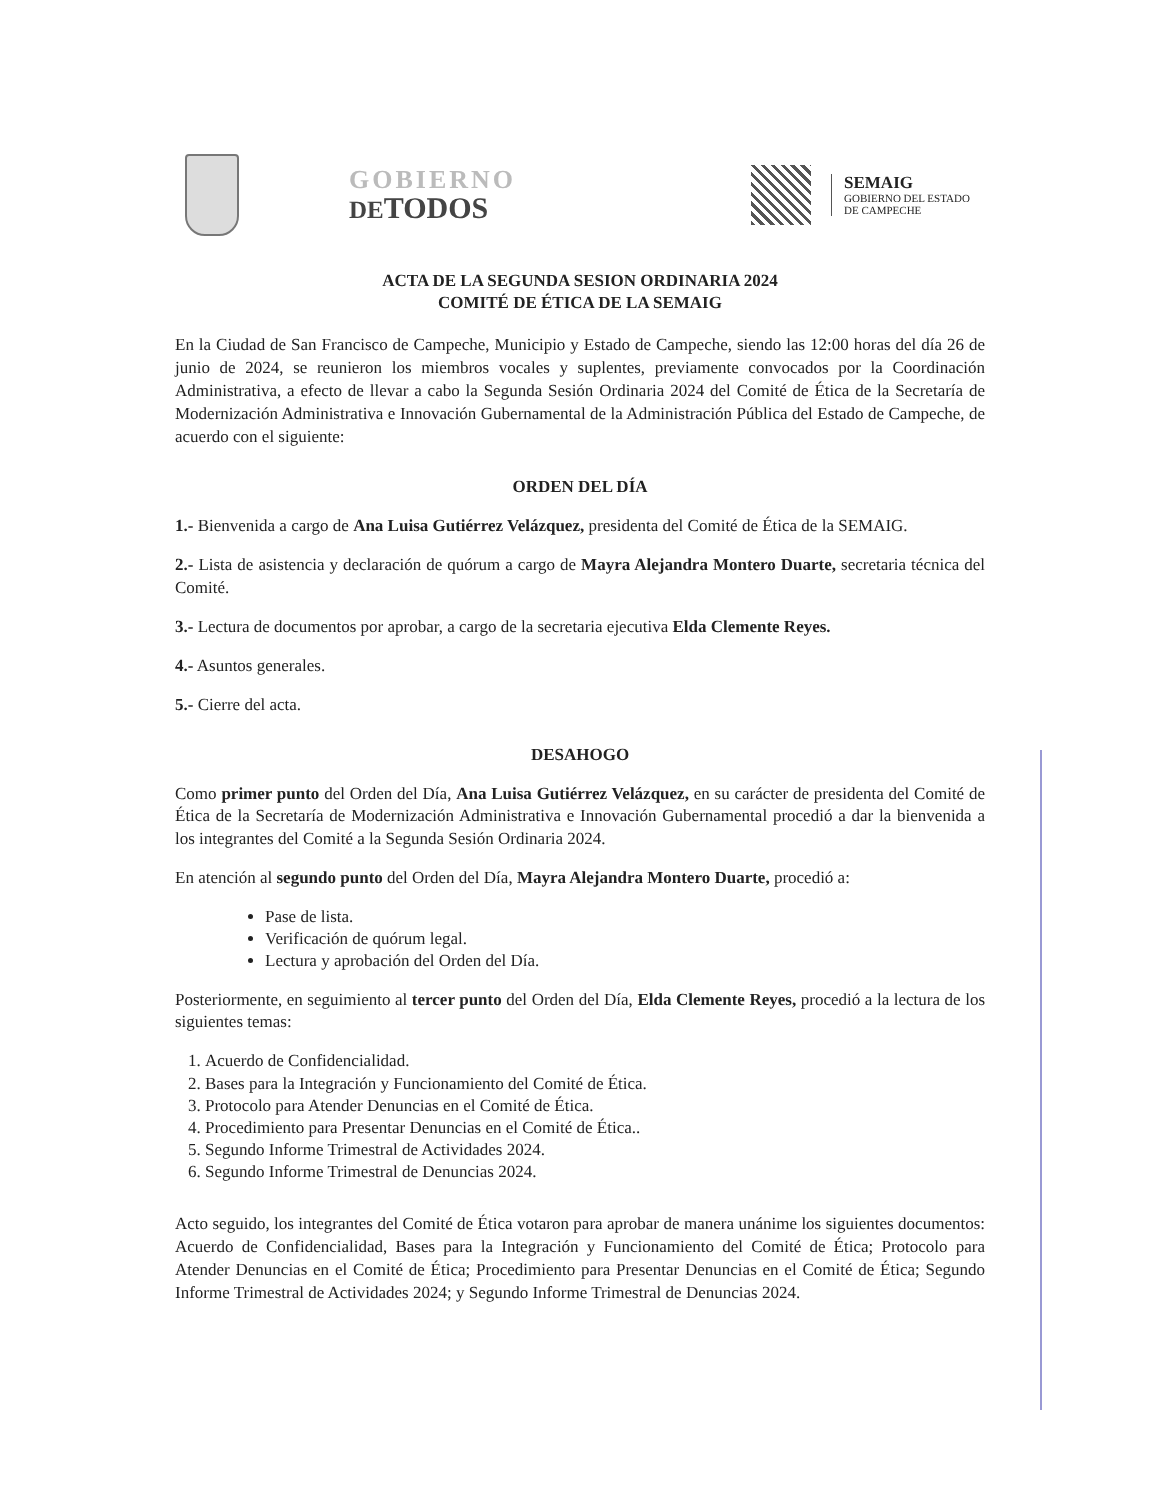GOBIERNO
DETODOS
SEMAIG
GOBIERNO DEL ESTADO
DE CAMPECHE
ACTA DE LA SEGUNDA SESION ORDINARIA 2024
COMITÉ DE ÉTICA DE LA SEMAIG
En la Ciudad de San Francisco de Campeche, Municipio y Estado de Campeche, siendo las 12:00 horas del día 26 de junio de 2024, se reunieron los miembros vocales y suplentes, previamente convocados por la Coordinación Administrativa, a efecto de llevar a cabo la Segunda Sesión Ordinaria 2024 del Comité de Ética de la Secretaría de Modernización Administrativa e Innovación Gubernamental de la Administración Pública del Estado de Campeche, de acuerdo con el siguiente:
ORDEN DEL DÍA
1.- Bienvenida a cargo de Ana Luisa Gutiérrez Velázquez, presidenta del Comité de Ética de la SEMAIG.
2.- Lista de asistencia y declaración de quórum a cargo de Mayra Alejandra Montero Duarte, secretaria técnica del Comité.
3.- Lectura de documentos por aprobar, a cargo de la secretaria ejecutiva Elda Clemente Reyes.
4.- Asuntos generales.
5.- Cierre del acta.
DESAHOGO
Como primer punto del Orden del Día, Ana Luisa Gutiérrez Velázquez, en su carácter de presidenta del Comité de Ética de la Secretaría de Modernización Administrativa e Innovación Gubernamental procedió a dar la bienvenida a los integrantes del Comité a la Segunda Sesión Ordinaria 2024.
En atención al segundo punto del Orden del Día, Mayra Alejandra Montero Duarte, procedió a:
Pase de lista.
Verificación de quórum legal.
Lectura y aprobación del Orden del Día.
Posteriormente, en seguimiento al tercer punto del Orden del Día, Elda Clemente Reyes, procedió a la lectura de los siguientes temas:
1. Acuerdo de Confidencialidad.
2. Bases para la Integración y Funcionamiento del Comité de Ética.
3. Protocolo para Atender Denuncias en el Comité de Ética.
4. Procedimiento para Presentar Denuncias en el Comité de Ética..
5. Segundo Informe Trimestral de Actividades 2024.
6. Segundo Informe Trimestral de Denuncias 2024.
Acto seguido, los integrantes del Comité de Ética votaron para aprobar de manera unánime los siguientes documentos: Acuerdo de Confidencialidad, Bases para la Integración y Funcionamiento del Comité de Ética; Protocolo para Atender Denuncias en el Comité de Ética; Procedimiento para Presentar Denuncias en el Comité de Ética; Segundo Informe Trimestral de Actividades 2024; y Segundo Informe Trimestral de Denuncias 2024.